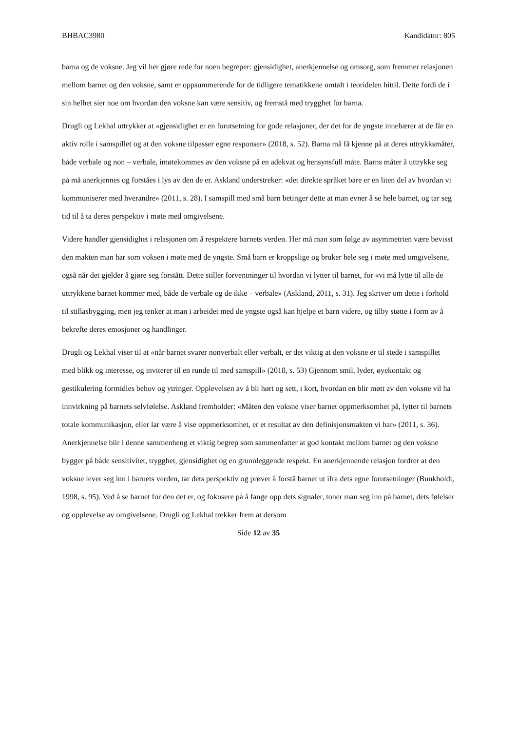BHBAC3980 Kandidatnr: 805
barna og de voksne. Jeg vil her gjøre rede for noen begreper: gjensidighet, anerkjennelse og omsorg, som fremmer relasjonen mellom barnet og den voksne, samt er oppsummerende for de tidligere tematikkene omtalt i teoridelen hittil. Dette fordi de i sin helhet sier noe om hvordan den voksne kan være sensitiv, og fremstå med trygghet for barna.
Drugli og Lekhal uttrykker at «gjensidighet er en forutsetning for gode relasjoner, der det for de yngste innebærer at de får en aktiv rolle i samspillet og at den voksne tilpasser egne responser» (2018, s. 52). Barna må få kjenne på at deres uttrykksmåter, både verbale og non – verbale, imøtekommes av den voksne på en adekvat og hensynsfull måte. Barns måter å uttrykke seg på må anerkjennes og forståes i lys av den de er. Askland understreker: «det direkte språket bare er en liten del av hvordan vi kommuniserer med hverandre» (2011, s. 28). I samspill med små barn betinger dette at man evner å se hele barnet, og tar seg tid til å ta deres perspektiv i møte med omgivelsene.
Videre handler gjensidighet i relasjonen om å respektere barnets verden. Her må man som følge av asymmetrien være bevisst den makten man har som voksen i møte med de yngste. Små barn er kroppslige og bruker hele seg i møte med omgivelsene, også når det gjelder å gjøre seg forstått. Dette stiller forventninger til hvordan vi lytter til barnet, for «vi må lytte til alle de uttrykkene barnet kommer med, både de verbale og de ikke – verbale» (Askland, 2011, s. 31). Jeg skriver om dette i forhold til stillasbygging, men jeg tenker at man i arbeidet med de yngste også kan hjelpe et barn videre, og tilby støtte i form av å bekrefte deres emosjoner og handlinger.
Drugli og Lekhal viser til at «når barnet svarer nonverbalt eller verbalt, er det viktig at den voksne er til stede i samspillet med blikk og interesse, og inviterer til en runde til med samspill» (2018, s. 53) Gjennom smil, lyder, øyekontakt og gestikulering formidles behov og ytringer. Opplevelsen av å bli hørt og sett, i kort, hvordan en blir møtt av den voksne vil ha innvirkning på barnets selvfølelse. Askland fremholder: «Måten den voksne viser barnet oppmerksomhet på, lytter til barnets totale kommunikasjon, eller lar være å vise oppmerksomhet, er et resultat av den definisjonsmakten vi har» (2011, s. 36). Anerkjennelse blir i denne sammenheng et viktig begrep som sammenfatter at god kontakt mellom barnet og den voksne bygger på både sensitivitet, trygghet, gjensidighet og en grunnleggende respekt. En anerkjennende relasjon fordrer at den voksne lever seg inn i barnets verden, tar dets perspektiv og prøver å forstå barnet ut ifra dets egne forutsetninger (Bunkholdt, 1998, s. 95). Ved å se barnet for den det er, og fokusere på å fange opp dets signaler, toner man seg inn på barnet, dets følelser og opplevelse av omgivelsene. Drugli og Lekhal trekker frem at dersom
Side 12 av 35